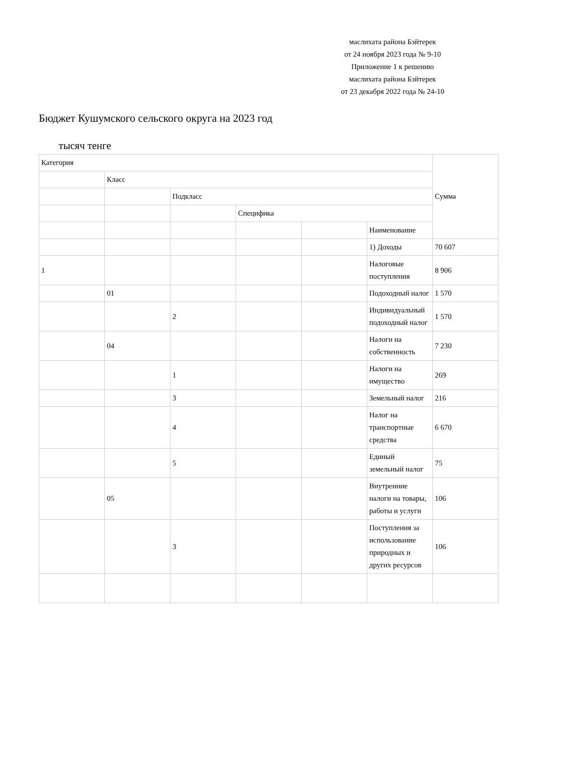маслихата района Бэйтерек
от 24 ноября 2023 года № 9-10
Приложение 1 к решению
маслихата района Бэйтерек
от 23 декабря 2022 года № 24-10
Бюджет Кушумского сельского округа на 2023 год
тысяч тенге
| Категория | | | | | | Сумма |
| | Класс | | | | | |
| | | Подкласс | | | | |
| | | | Специфика | | | |
| | | | | | Наименование | |
| | | | | | 1) Доходы | 70 607 |
| 1 | | | | | Налоговые поступления | 8 906 |
| | 01 | | | | Подоходный налог | 1 570 |
| | | 2 | | | Индивидуальный подоходный налог | 1 570 |
| | 04 | | | | Налоги на собственность | 7 230 |
| | | 1 | | | Налоги на имущество | 269 |
| | | 3 | | | Земельный налог | 216 |
| | | 4 | | | Налог на транспортные средства | 6 670 |
| | | 5 | | | Единый земельный налог | 75 |
| | 05 | | | | Внутренние налоги на товары, работы и услуги | 106 |
| | | 3 | | | Поступления за использование природных и других ресурсов | 106 |